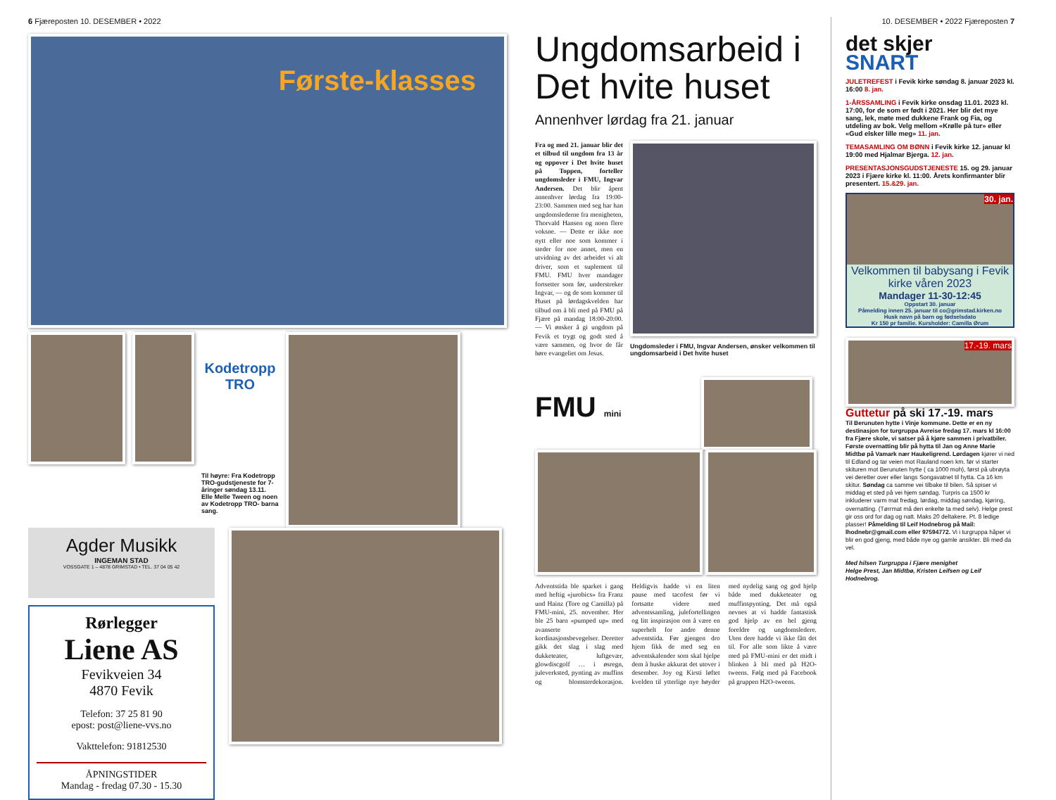6 Fjæreposten 10. DESEMBER • 2022
Første-klasses
Kodetropp TRO
Til høyre: Fra Kodetropp TRO-gudstjeneste for 7-åringer søndag 13.11. Elle Melle Tween og noen av Kodetropp TRO- barna sang.
Agder Musikk
INGEMAN STAD
VOSSGATE 1 – 4878 GRIMSTAD • TEL. 37 04 05 42
Rørlegger
Liene AS
Fevikveien 34
4870 Fevik
Telefon: 37 25 81 90
epost: post@liene-vvs.no
Vakttelefon: 91812530
ÅPNINGSTIDER
Mandag - fredag 07.30 - 15.30
Ungdomsarbeid i Det hvite huset
Annenhver lørdag fra 21. januar
Fra og med 21. januar blir det et tilbud til ungdom fra 13 år og oppover i Det hvite huset på Toppen, forteller ungdomsleder i FMU, Ingvar Andersen. Det blir åpent annenhver lørdag fra 19:00-23:00. Sammen med seg har han ungdomslederne fra menigheten, Thorvald Hansen og noen flere voksne. — Dette er ikke noe nytt eller noe som kommer i steder for noe annet, men en utvidning av det arbeidet vi alt driver, som et suplement til FMU. FMU hver mandager fortsetter som før, understreker Ingvar, — og de som kommer til Huset på lørdagskvelden har tilbud om å bli med på FMU på Fjære på mandag 18:00-20:00. — Vi ønsker å gi ungdom på Fevik et trygt og godt sted å være sammen, og hvor de får høre evangeliet om Jesus.
Ungdomsleder i FMU, Ingvar Andersen, ønsker velkommen til ungdomsarbeid i Det hvite huset
FMU mini
Adventstida ble sparket i gang med heftig «jurobics» fra Franz und Hainz (Tore og Camilla) på FMU-mini, 25. november. Her ble 25 barn «pumped up» med avanserte kordinasjonsbevegelser. Deretter gikk det slag i slag med dukketeater, luftgevær, glowdiscgolf … i øsregn, juleverksted, pynting av muffins og blomsterdekorasjon. Heldigvis hadde vi en liten pause med tacofest før vi fortsatte videre med adventssamling, julefortellingen og litt inspirasjon om å være en superhelt for andre denne adventstida. Før gjengen dro hjem fikk de med seg en adventskalender som skal hjelpe dem å huske akkurat det utover i desember. Joy og Kirsti løftet kvelden til ytterlige nye høyder med nydelig sang og god hjelp både med dukketeater og muffinspynting. Det må også nevnes at vi hadde fantastisk god hjelp av en hel gjeng foreldre og ungdomsledere. Uten dere hadde vi ikke fått det til. For alle som likte å være med på FMU-mini er det midt i blinken å bli med på H2O-tweens. Følg med på Facebook på gruppen H2O-tweens.
10. DESEMBER • 2022 Fjæreposten 7
det skjer
SNART
JULETREFEST i Fevik kirke søndag 8. januar 2023 kl. 16:00 8. jan.
1-ÅRSSAMLING i Fevik kirke onsdag 11.01. 2023 kl. 17:00, for de som er født i 2021. Her blir det mye sang, lek, møte med dukkene Frank og Fia, og utdeling av bok. Velg mellom «Krølle på tur» eller «Gud elsker lille meg» 11. jan.
TEMASAMLING OM BØNN i Fevik kirke 12. januar kl 19:00 med Hjalmar Bjerga. 12. jan.
PRESENTASJONSGUDSTJENESTE 15. og 29. januar 2023 i Fjære kirke kl. 11:00. Årets konfirmanter blir presentert. 15.&29. jan.
30. jan.
Velkommen til babysang i Fevik kirke våren 2023
Mandager 11-30-12:45
Oppstart 30. januar
Påmelding innen 25. januar til co@grimstad.kirken.no
Husk navn på barn og fødselsdato
Kr 150 pr familie. Kursholder: Camilla Ørum
17.-19. mars
Guttetur på ski 17.-19. mars
Til Berunuten hytte i Vinje kommune. Dette er en ny destinasjon for turgruppa Avreise fredag 17. mars kl 16:00 fra Fjære skole, vi satser på å kjøre sammen i privatbiler. Første overnatting blir på hytta til Jan og Anne Marie Midtbø på Vamark nær Haukeligrend. Lørdagen kjører vi ned til Edland og tar veien mot Rauland noen km. før vi starter skituren mot Berunuten hytte ( ca 1000 moh), først på ubrøyta vei deretter over eller langs Songavatnet til hytta. Ca 16 km skitur. Søndag ca samme vei tilbake til bilen. Så spiser vi middag et sted på vei hjem søndag. Turpris ca 1500 kr inkluderer varm mat fredag, lørdag, middag søndag, kjøring, overnatting. (Tørrmat må den enkelte ta med selv). Helge prest gir oss ord for dag og natt. Maks 20 deltakere. Pt. 8 ledige plasser! Påmelding til Leif Hodnebrog på Mail: lhodnebr@gmail.com eller 97594772. Vi i turgruppa håper vi blir en god gjeng, med både nye og gamle ansikter. Bli med da vel.
Med hilsen Turgruppa i Fjære menighet
Helge Prest, Jan Midtbø, Kristen Leifsen og Leif Hodnebrog.